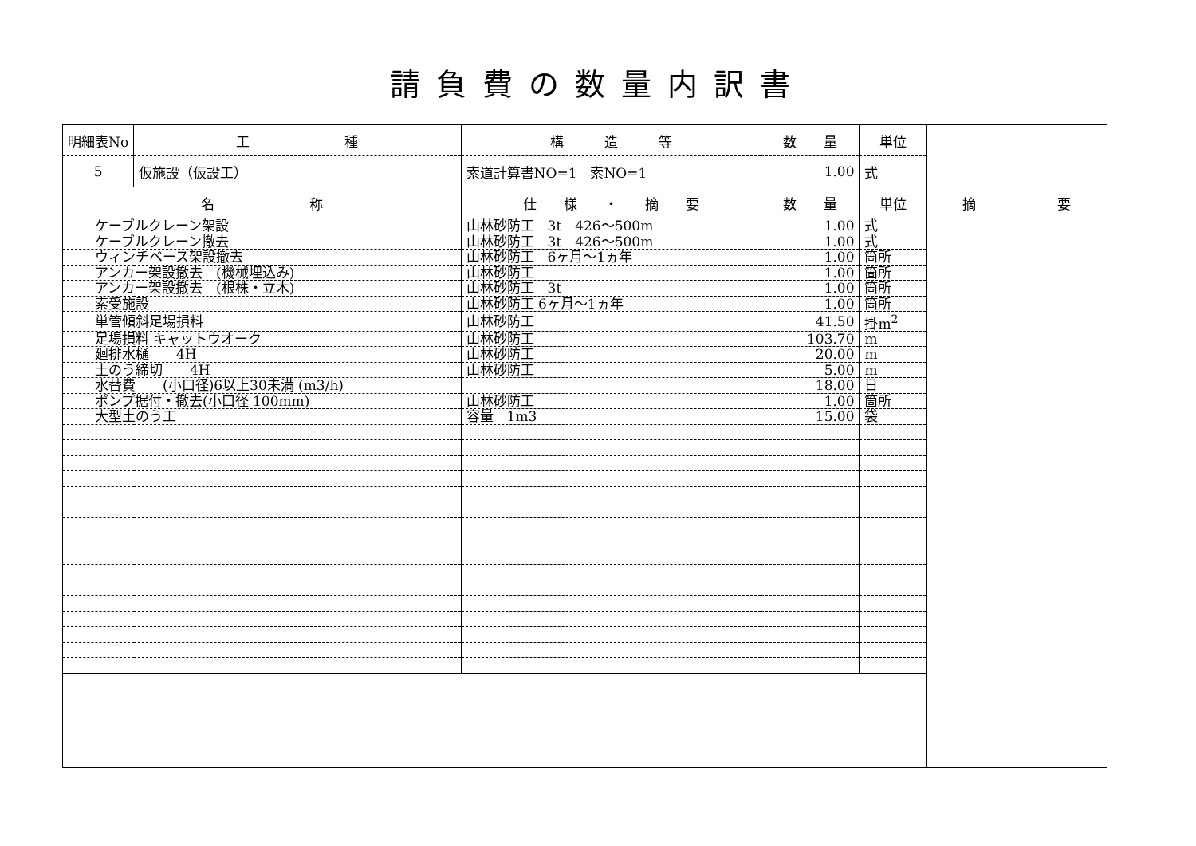請負費の数量内訳書
| 明細表No | 工 種 | 構 造 等 | 数 量 | 単位 | |
| 5 | 仮施設（仮設工） | 索道計算書NO=1 索NO=1 | 1.00 | 式 | |
| 名 称 | | 仕 様 ・ 摘 要 | 数 量 | 単位 | 摘 要 |
| ケーブルクレーン架設 | | 山林砂防工 3t 426～500m | 1.00 | 式 | |
| ケーブルクレーン撤去 | | 山林砂防工 3t 426～500m | 1.00 | 式 | |
| ウィンチベース架設撤去 | | 山林砂防工 6ヶ月～1ヵ年 | 1.00 | 箇所 | |
| アンカー架設撤去 (機械埋込み) | | 山林砂防工 | 1.00 | 箇所 | |
| アンカー架設撤去 (根株・立木) | | 山林砂防工 3t | 1.00 | 箇所 | |
| 索受施設 | | 山林砂防工 6ヶ月～1ヵ年 | 1.00 | 箇所 | |
| 単管傾斜足場損料 | | 山林砂防工 | 41.50 | 掛m<sup>2</sup> | |
| 足場損料 キャットウオーク | | 山林砂防工 | 103.70 | m | |
| 廻排水樋 4H | | 山林砂防工 | 20.00 | m | |
| 土のう締切 4H | | 山林砂防工 | 5.00 | m | |
| 水替費 (小口径)6以上30未満 (m3/h) | | | 18.00 | 日 | |
| ポンプ据付・撤去(小口径 100mm) | | 山林砂防工 | 1.00 | 箇所 | |
| 大型土のう工 | | 容量 1m3 | 15.00 | 袋 | |